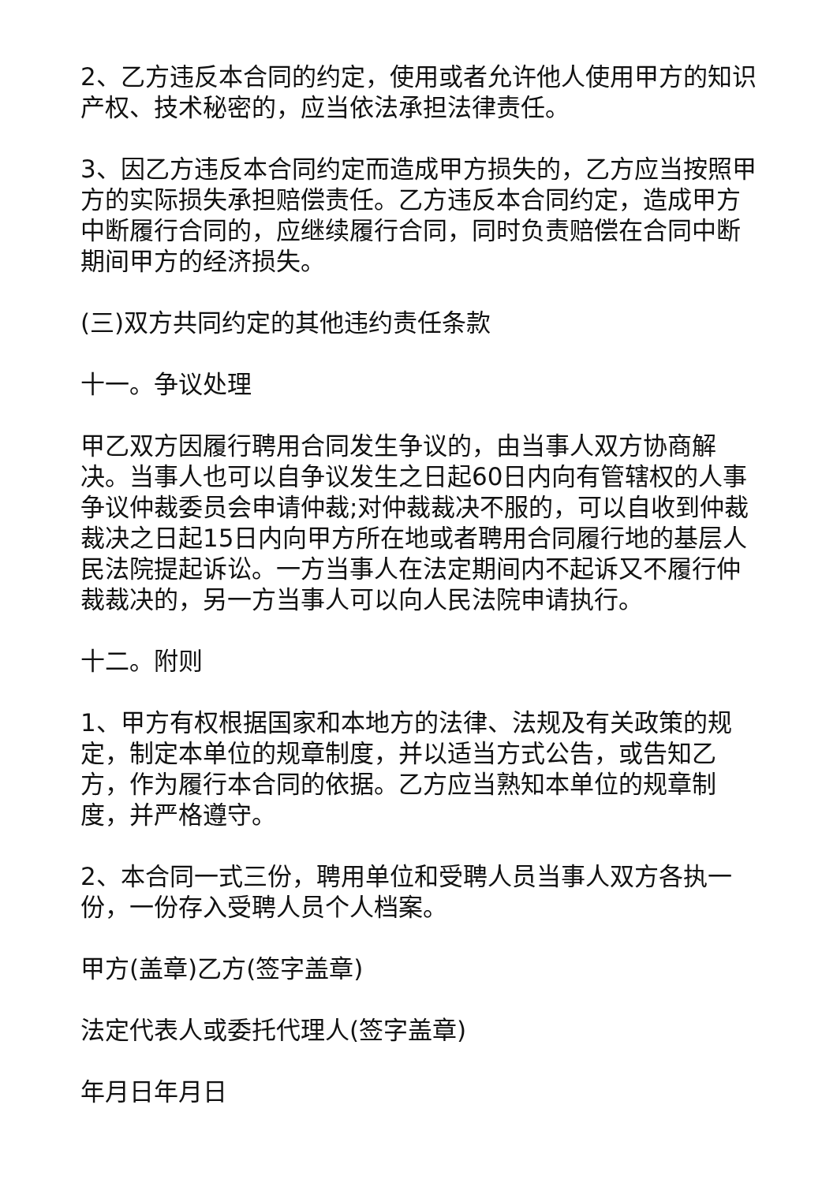2、乙方违反本合同的约定，使用或者允许他人使用甲方的知识产权、技术秘密的，应当依法承担法律责任。
3、因乙方违反本合同约定而造成甲方损失的，乙方应当按照甲方的实际损失承担赔偿责任。乙方违反本合同约定，造成甲方中断履行合同的，应继续履行合同，同时负责赔偿在合同中断期间甲方的经济损失。
(三)双方共同约定的其他违约责任条款
十一。争议处理
甲乙双方因履行聘用合同发生争议的，由当事人双方协商解决。当事人也可以自争议发生之日起60日内向有管辖权的人事争议仲裁委员会申请仲裁;对仲裁裁决不服的，可以自收到仲裁裁决之日起15日内向甲方所在地或者聘用合同履行地的基层人民法院提起诉讼。一方当事人在法定期间内不起诉又不履行仲裁裁决的，另一方当事人可以向人民法院申请执行。
十二。附则
1、甲方有权根据国家和本地方的法律、法规及有关政策的规定，制定本单位的规章制度，并以适当方式公告，或告知乙方，作为履行本合同的依据。乙方应当熟知本单位的规章制度，并严格遵守。
2、本合同一式三份，聘用单位和受聘人员当事人双方各执一份，一份存入受聘人员个人档案。
甲方(盖章)乙方(签字盖章)
法定代表人或委托代理人(签字盖章)
年月日年月日